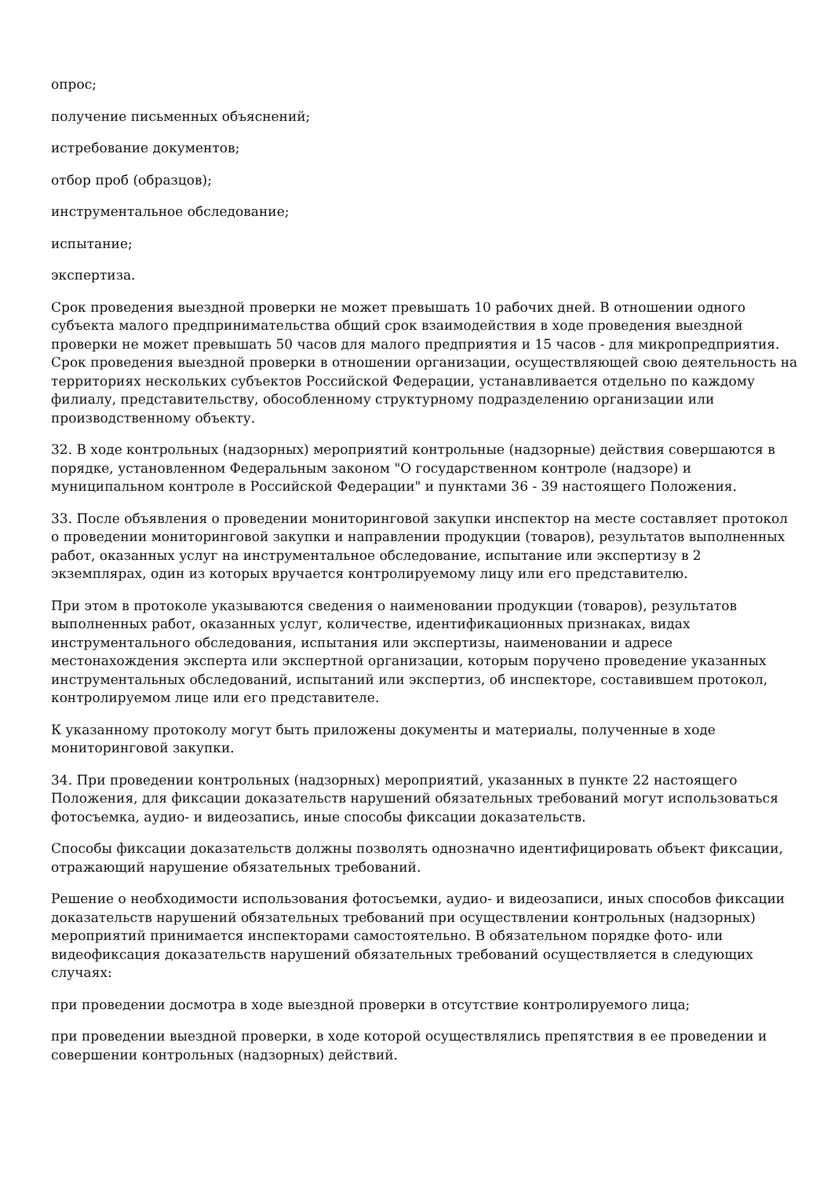опрос;
получение письменных объяснений;
истребование документов;
отбор проб (образцов);
инструментальное обследование;
испытание;
экспертиза.
Срок проведения выездной проверки не может превышать 10 рабочих дней. В отношении одного субъекта малого предпринимательства общий срок взаимодействия в ходе проведения выездной проверки не может превышать 50 часов для малого предприятия и 15 часов - для микропредприятия. Срок проведения выездной проверки в отношении организации, осуществляющей свою деятельность на территориях нескольких субъектов Российской Федерации, устанавливается отдельно по каждому филиалу, представительству, обособленному структурному подразделению организации или производственному объекту.
32. В ходе контрольных (надзорных) мероприятий контрольные (надзорные) действия совершаются в порядке, установленном Федеральным законом "О государственном контроле (надзоре) и муниципальном контроле в Российской Федерации" и пунктами 36 - 39 настоящего Положения.
33. После объявления о проведении мониторинговой закупки инспектор на месте составляет протокол о проведении мониторинговой закупки и направлении продукции (товаров), результатов выполненных работ, оказанных услуг на инструментальное обследование, испытание или экспертизу в 2 экземплярах, один из которых вручается контролируемому лицу или его представителю.
При этом в протоколе указываются сведения о наименовании продукции (товаров), результатов выполненных работ, оказанных услуг, количестве, идентификационных признаках, видах инструментального обследования, испытания или экспертизы, наименовании и адресе местонахождения эксперта или экспертной организации, которым поручено проведение указанных инструментальных обследований, испытаний или экспертиз, об инспекторе, составившем протокол, контролируемом лице или его представителе.
К указанному протоколу могут быть приложены документы и материалы, полученные в ходе мониторинговой закупки.
34. При проведении контрольных (надзорных) мероприятий, указанных в пункте 22 настоящего Положения, для фиксации доказательств нарушений обязательных требований могут использоваться фотосъемка, аудио- и видеозапись, иные способы фиксации доказательств.
Способы фиксации доказательств должны позволять однозначно идентифицировать объект фиксации, отражающий нарушение обязательных требований.
Решение о необходимости использования фотосъемки, аудио- и видеозаписи, иных способов фиксации доказательств нарушений обязательных требований при осуществлении контрольных (надзорных) мероприятий принимается инспекторами самостоятельно. В обязательном порядке фото- или видеофиксация доказательств нарушений обязательных требований осуществляется в следующих случаях:
при проведении досмотра в ходе выездной проверки в отсутствие контролируемого лица;
при проведении выездной проверки, в ходе которой осуществлялись препятствия в ее проведении и совершении контрольных (надзорных) действий.